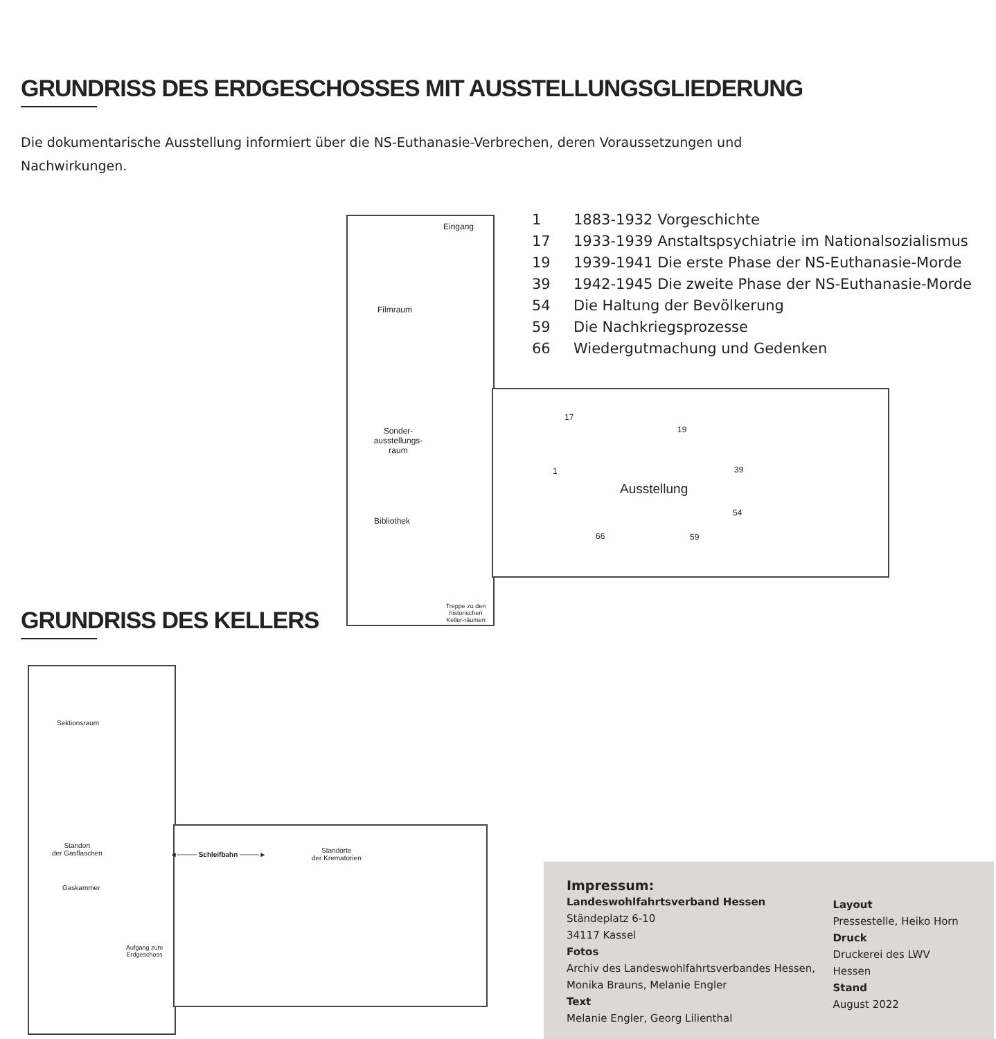GRUNDRISS DES ERDGESCHOSSES MIT AUSSTELLUNGSGLIEDERUNG
Die dokumentarische Ausstellung informiert über die NS-Euthanasie-Verbrechen, deren Voraussetzungen und Nachwirkungen.
Eingang
Filmraum
Sonder-
ausstellungs-
raum
Bibliothek
Treppe zu den historischen Keller-räumen
Ausstellung
17
19
1 39
54
66 59
1 1883-1932 Vorgeschichte
17 1933-1939 Anstaltspsychiatrie im Nationalsozialismus
19 1939-1941 Die erste Phase der NS-Euthanasie-Morde
39 1942-1945 Die zweite Phase der NS-Euthanasie-Morde
54 Die Haltung der Bevölkerung
59 Die Nachkriegsprozesse
66 Wiedergutmachung und Gedenken
GRUNDRISS DES KELLERS
Sektionsraum
Standort
der Gasflaschen
Gaskammer
Aufgang zum
Erdgeschoss
◄──── Schleifbahn ────►
Standorte
der Krematorien
Impressum:
Landeswohlfahrtsverband Hessen
Ständeplatz 6-10
34117 Kassel
Fotos
Archiv des Landeswohlfahrtsverbandes Hessen, Monika Brauns, Melanie Engler
Text
Melanie Engler, Georg Lilienthal
Layout
Pressestelle, Heiko Horn
Druck
Druckerei des LWV Hessen
Stand
August 2022